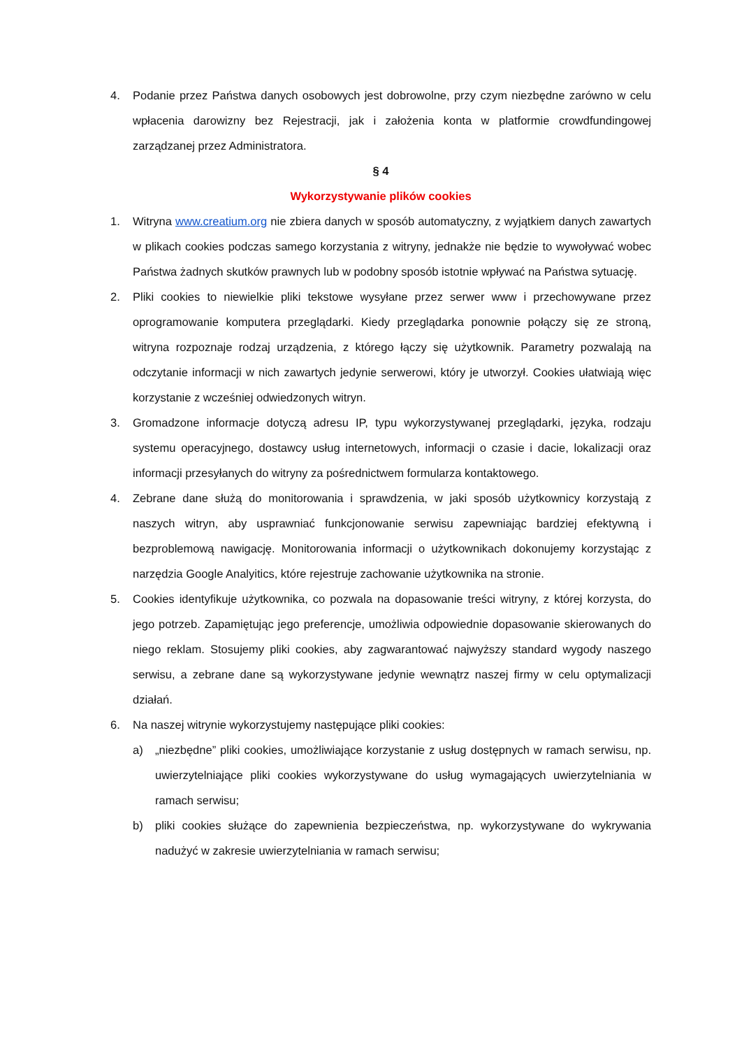4. Podanie przez Państwa danych osobowych jest dobrowolne, przy czym niezbędne zarówno w celu wpłacenia darowizny bez Rejestracji, jak i założenia konta w platformie crowdfundingowej zarządzanej przez Administratora.
§ 4
Wykorzystywanie plików cookies
1. Witryna www.creatium.org nie zbiera danych w sposób automatyczny, z wyjątkiem danych zawartych w plikach cookies podczas samego korzystania z witryny, jednakże nie będzie to wywoływać wobec Państwa żadnych skutków prawnych lub w podobny sposób istotnie wpływać na Państwa sytuację.
2. Pliki cookies to niewielkie pliki tekstowe wysyłane przez serwer www i przechowywane przez oprogramowanie komputera przeglądarki. Kiedy przeglądarka ponownie połączy się ze stroną, witryna rozpoznaje rodzaj urządzenia, z którego łączy się użytkownik. Parametry pozwalają na odczytanie informacji w nich zawartych jedynie serwerowi, który je utworzył. Cookies ułatwiają więc korzystanie z wcześniej odwiedzonych witryn.
3. Gromadzone informacje dotyczą adresu IP, typu wykorzystywanej przeglądarki, języka, rodzaju systemu operacyjnego, dostawcy usług internetowych, informacji o czasie i dacie, lokalizacji oraz informacji przesyłanych do witryny za pośrednictwem formularza kontaktowego.
4. Zebrane dane służą do monitorowania i sprawdzenia, w jaki sposób użytkownicy korzystają z naszych witryn, aby usprawniać funkcjonowanie serwisu zapewniając bardziej efektywną i bezproblemową nawigację. Monitorowania informacji o użytkownikach dokonujemy korzystając z narzędzia Google Analyitics, które rejestruje zachowanie użytkownika na stronie.
5. Cookies identyfikuje użytkownika, co pozwala na dopasowanie treści witryny, z której korzysta, do jego potrzeb. Zapamiętując jego preferencje, umożliwia odpowiednie dopasowanie skierowanych do niego reklam. Stosujemy pliki cookies, aby zagwarantować najwyższy standard wygody naszego serwisu, a zebrane dane są wykorzystywane jedynie wewnątrz naszej firmy w celu optymalizacji działań.
6. Na naszej witrynie wykorzystujemy następujące pliki cookies:
a) „niezbędne” pliki cookies, umożliwiające korzystanie z usług dostępnych w ramach serwisu, np. uwierzytelniające pliki cookies wykorzystywane do usług wymagających uwierzytelniania w ramach serwisu;
b) pliki cookies służące do zapewnienia bezpieczeństwa, np. wykorzystywane do wykrywania nadużyć w zakresie uwierzytelniania w ramach serwisu;